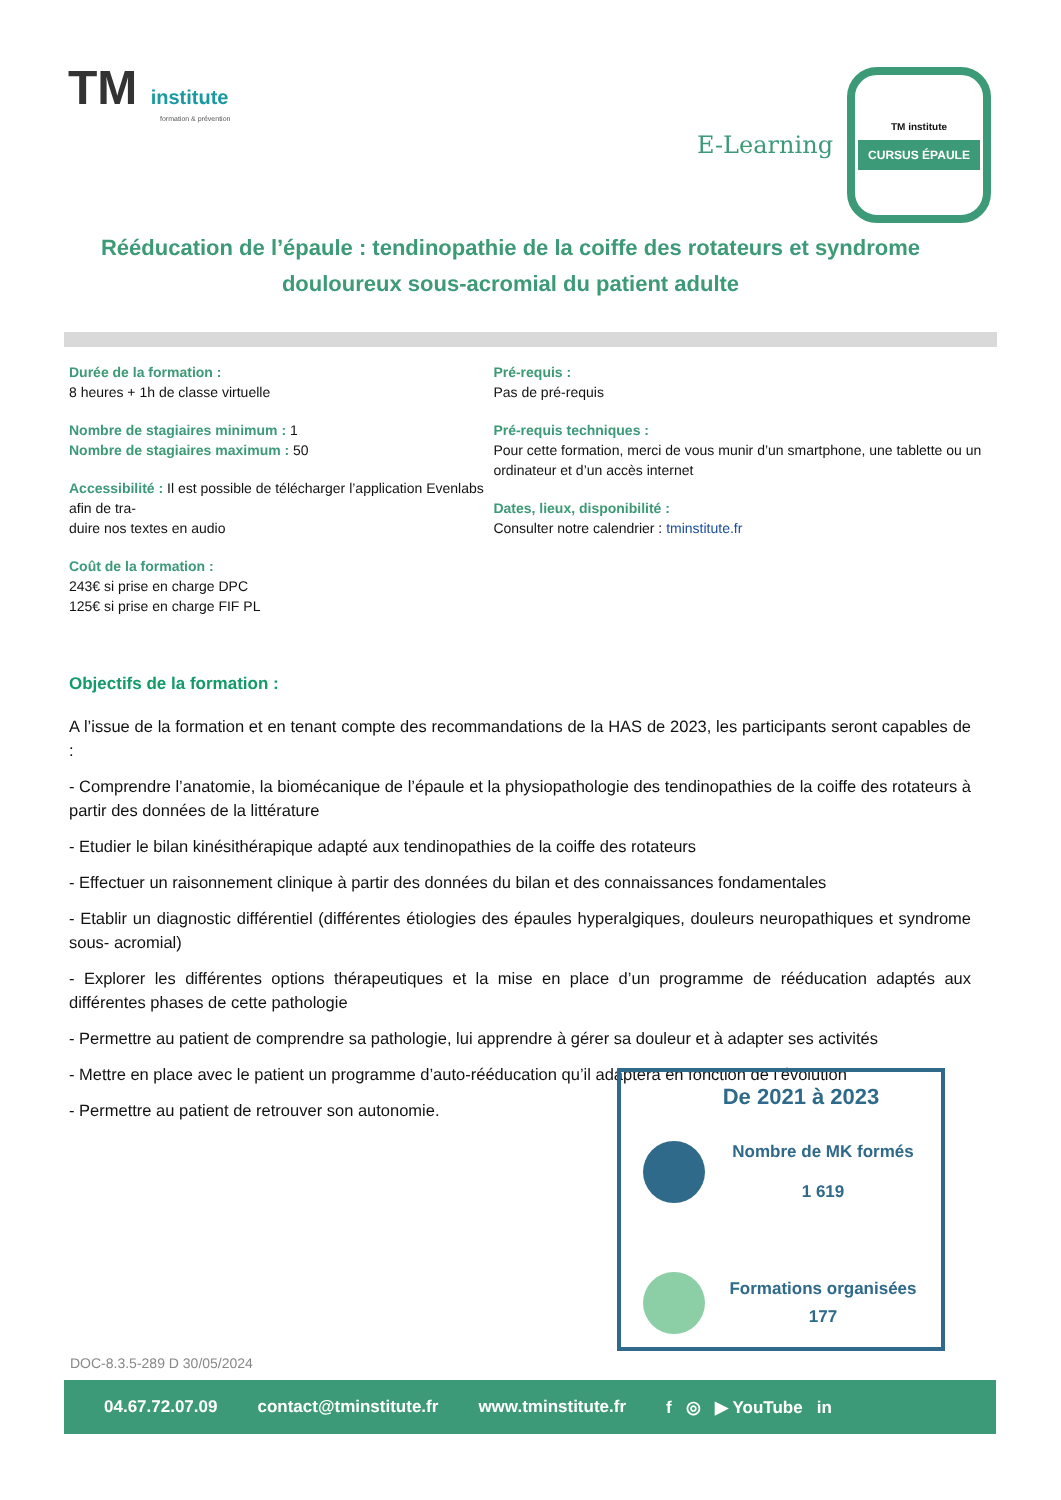TM institute
formation & prévention
E-Learning
TM institute
CURSUS ÉPAULE
Rééducation de l’épaule : tendinopathie de la coiffe des rotateurs et syndrome douloureux sous-acromial du patient adulte
Durée de la formation :
8 heures + 1h de classe virtuelle
Nombre de stagiaires minimum : 1
Nombre de stagiaires maximum : 50
Accessibilité : Il est possible de télécharger l’application Evenlabs afin de tra-
duire nos textes en audio
Coût de la formation :
243€ si prise en charge DPC
125€ si prise en charge FIF PL
Pré-requis :
Pas de pré-requis
Pré-requis techniques :
Pour cette formation, merci de vous munir d’un smartphone, une tablette ou un ordinateur et d’un accès internet
Dates, lieux, disponibilité :
Consulter notre calendrier : tminstitute.fr
Objectifs de la formation :
A l’issue de la formation et en tenant compte des recommandations de la HAS de 2023, les participants seront capables de :
- Comprendre l’anatomie, la biomécanique de l’épaule et la physiopathologie des tendinopathies de la coiffe des rotateurs à partir des données de la littérature
- Etudier le bilan kinésithérapique adapté aux tendinopathies de la coiffe des rotateurs
- Effectuer un raisonnement clinique à partir des données du bilan et des connaissances fondamentales
- Etablir un diagnostic différentiel (différentes étiologies des épaules hyperalgiques, douleurs neuropathiques et syndrome sous- acromial)
- Explorer les différentes options thérapeutiques et la mise en place d’un programme de rééducation adaptés aux différentes phases de cette pathologie
- Permettre au patient de comprendre sa pathologie, lui apprendre à gérer sa douleur et à adapter ses activités
- Mettre en place avec le patient un programme d’auto-rééducation qu’il adaptera en fonction de l’évolution
- Permettre au patient de retrouver son autonomie.
De 2021 à 2023
Nombre de MK formés
1 619
Formations organisées
177
DOC-8.3.5-289 D 30/05/2024
04.67.72.07.09 contact@tminstitute.fr www.tminstitute.fr f ◎ ▶ YouTube in